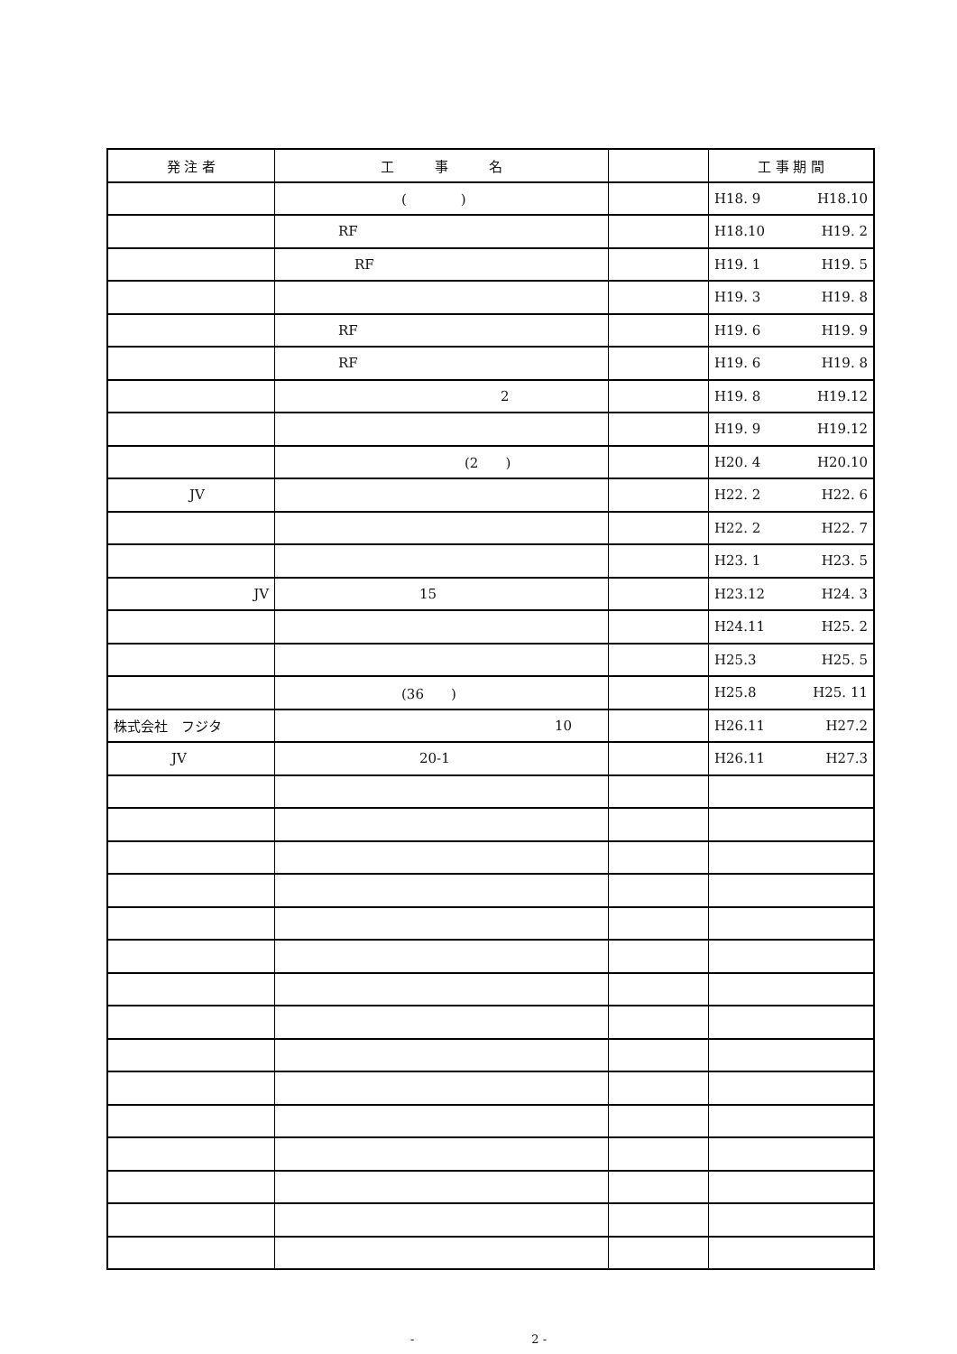| 発 注 者 | 工 事 名 | | 工 事 期 間 |
| --- | --- | --- | --- |
| | ( ) | | H18. 9 H18.10 |
| | RF | | H18.10 H19. 2 |
| | RF | | H19. 1 H19. 5 |
| | | | H19. 3 H19. 8 |
| | RF | | H19. 6 H19. 9 |
| | RF | | H19. 6 H19. 8 |
| | 2 | | H19. 8 H19.12 |
| | | | H19. 9 H19.12 |
| | (2 ) | | H20. 4 H20.10 |
| JV | | | H22. 2 H22. 6 |
| | | | H22. 2 H22. 7 |
| | | | H23. 1 H23. 5 |
| JV | 15 | | H23.12 H24. 3 |
| | | | H24.11 H25. 2 |
| | | | H25.3 H25. 5 |
| | (36 ) | | H25.8 H25. 11 |
| 株式会社 フジタ | 10 | | H26.11 H27.2 |
| JV | 20-1 | | H26.11 H27.3 |
-　　　　　　　　　　2 -